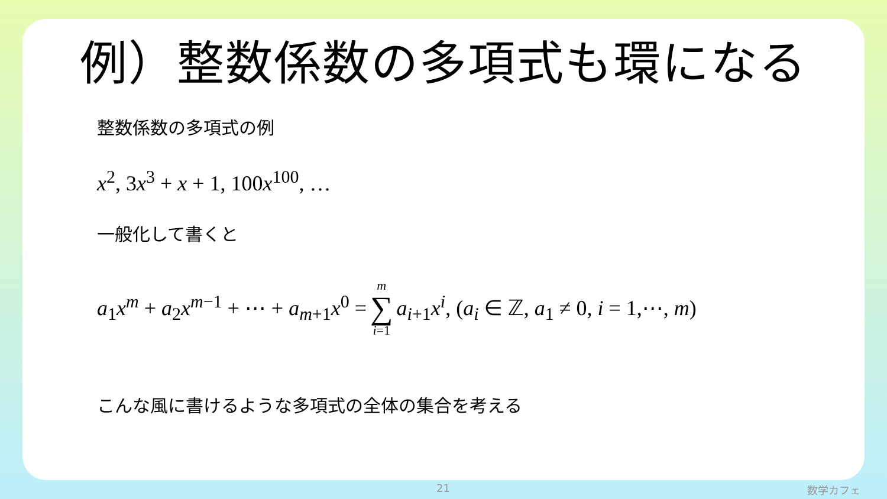例）整数係数の多項式も環になる
整数係数の多項式の例
x<sup>2</sup>, 3x<sup>3</sup> + x + 1, 100x<sup>100</sup>, …
一般化して書くと
a<sub>1</sub>x<sup>m</sup> + a<sub>2</sub>x<sup>m−1</sup> + ⋯ + a<sub>m+1</sub>x<sup>0</sup> = m ∑ i=1 a<sub>i+1</sub>x<sup>i</sup>, (a<sub>i</sub> ∈ ℤ, a<sub>1</sub> ≠ 0, i = 1,⋯, m)
こんな風に書けるような多項式の全体の集合を考える
21 数学カフェ